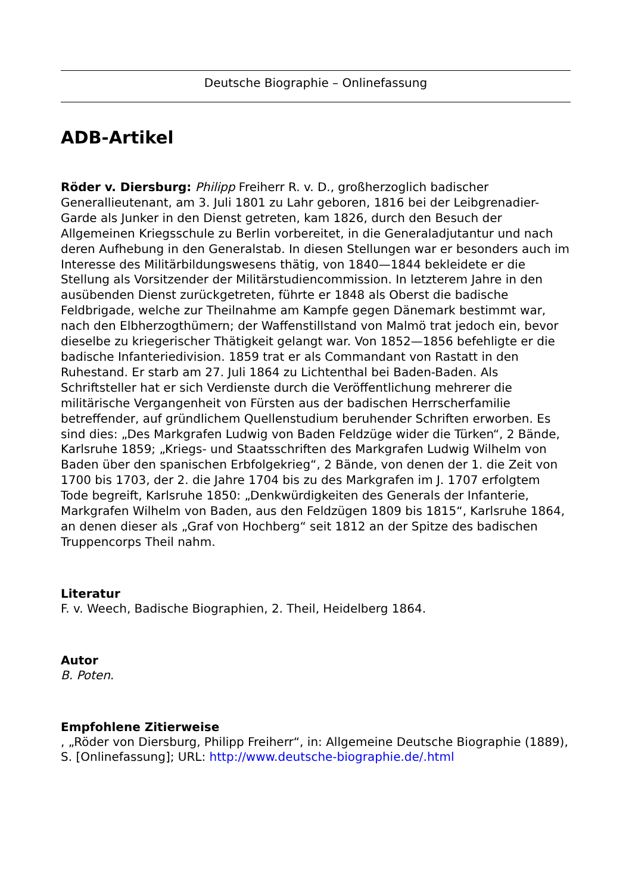Deutsche Biographie – Onlinefassung
ADB-Artikel
Röder v. Diersburg: Philipp Freiherr R. v. D., großherzoglich badischer Generallieutenant, am 3. Juli 1801 zu Lahr geboren, 1816 bei der Leibgrenadier-Garde als Junker in den Dienst getreten, kam 1826, durch den Besuch der Allgemeinen Kriegsschule zu Berlin vorbereitet, in die Generaladjutantur und nach deren Aufhebung in den Generalstab. In diesen Stellungen war er besonders auch im Interesse des Militärbildungswesens thätig, von 1840—1844 bekleidete er die Stellung als Vorsitzender der Militärstudiencommission. In letzterem Jahre in den ausübenden Dienst zurückgetreten, führte er 1848 als Oberst die badische Feldbrigade, welche zur Theilnahme am Kampfe gegen Dänemark bestimmt war, nach den Elbherzogthümern; der Waffenstillstand von Malmö trat jedoch ein, bevor dieselbe zu kriegerischer Thätigkeit gelangt war. Von 1852—1856 befehligte er die badische Infanteriedivision. 1859 trat er als Commandant von Rastatt in den Ruhestand. Er starb am 27. Juli 1864 zu Lichtenthal bei Baden-Baden. Als Schriftsteller hat er sich Verdienste durch die Veröffentlichung mehrerer die militärische Vergangenheit von Fürsten aus der badischen Herrscherfamilie betreffender, auf gründlichem Quellenstudium beruhender Schriften erworben. Es sind dies: „Des Markgrafen Ludwig von Baden Feldzüge wider die Türken“, 2 Bände, Karlsruhe 1859; „Kriegs- und Staatsschriften des Markgrafen Ludwig Wilhelm von Baden über den spanischen Erbfolgekrieg“, 2 Bände, von denen der 1. die Zeit von 1700 bis 1703, der 2. die Jahre 1704 bis zu des Markgrafen im J. 1707 erfolgtem Tode begreift, Karlsruhe 1850: „Denkwürdigkeiten des Generals der Infanterie, Markgrafen Wilhelm von Baden, aus den Feldzügen 1809 bis 1815“, Karlsruhe 1864, an denen dieser als „Graf von Hochberg“ seit 1812 an der Spitze des badischen Truppencorps Theil nahm.
Literatur
F. v. Weech, Badische Biographien, 2. Theil, Heidelberg 1864.
Autor
B. Poten.
Empfohlene Zitierweise
, „Röder von Diersburg, Philipp Freiherr“, in: Allgemeine Deutsche Biographie (1889), S. [Onlinefassung]; URL: http://www.deutsche-biographie.de/.html